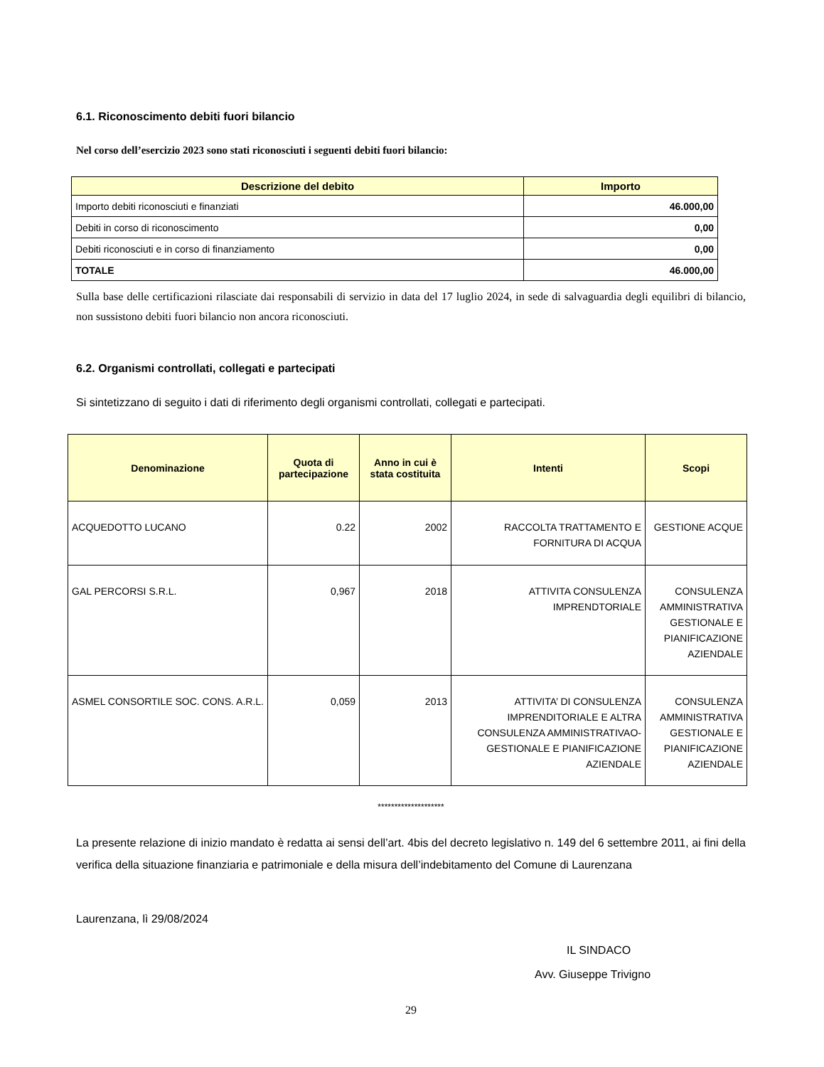6.1. Riconoscimento debiti fuori bilancio
Nel corso dell’esercizio 2023 sono stati riconosciuti i seguenti debiti fuori bilancio:
| Descrizione del debito | Importo |
| --- | --- |
| Importo debiti riconosciuti e finanziati | 46.000,00 |
| Debiti in corso di riconoscimento | 0,00 |
| Debiti riconosciuti e in corso di finanziamento | 0,00 |
| TOTALE | 46.000,00 |
Sulla base delle certificazioni rilasciate dai responsabili di servizio in data del 17 luglio 2024, in sede di salvaguardia degli equilibri di bilancio, non sussistono debiti fuori bilancio non ancora riconosciuti.
6.2. Organismi controllati, collegati e partecipati
Si sintetizzano di seguito i dati di riferimento degli organismi controllati, collegati e partecipati.
| Denominazione | Quota di partecipazione | Anno in cui è stata costituita | Intenti | Scopi |
| --- | --- | --- | --- | --- |
| ACQUEDOTTO LUCANO | 0.22 | 2002 | RACCOLTA TRATTAMENTO E FORNITURA DI ACQUA | GESTIONE ACQUE |
| GAL PERCORSI S.R.L. | 0,967 | 2018 | ATTIVITA CONSULENZA IMPRENDTORIALE | CONSULENZA AMMINISTRATIVA GESTIONALE E PIANIFICAZIONE AZIENDALE |
| ASMEL CONSORTILE SOC. CONS. A.R.L. | 0,059 | 2013 | ATTIVITA’ DI CONSULENZA IMPRENDITORIALE E ALTRA CONSULENZA AMMINISTRATIVAO-GESTIONALE E PIANIFICAZIONE AZIENDALE | CONSULENZA AMMINISTRATIVA GESTIONALE E PIANIFICAZIONE AZIENDALE |
********************
La presente relazione di inizio mandato è redatta ai sensi dell’art. 4bis del decreto legislativo n. 149 del 6 settembre 2011, ai fini della verifica della situazione finanziaria e patrimoniale e della misura dell’indebitamento del Comune di Laurenzana
Laurenzana, lì 29/08/2024
IL SINDACO
Avv. Giuseppe Trivigno
29